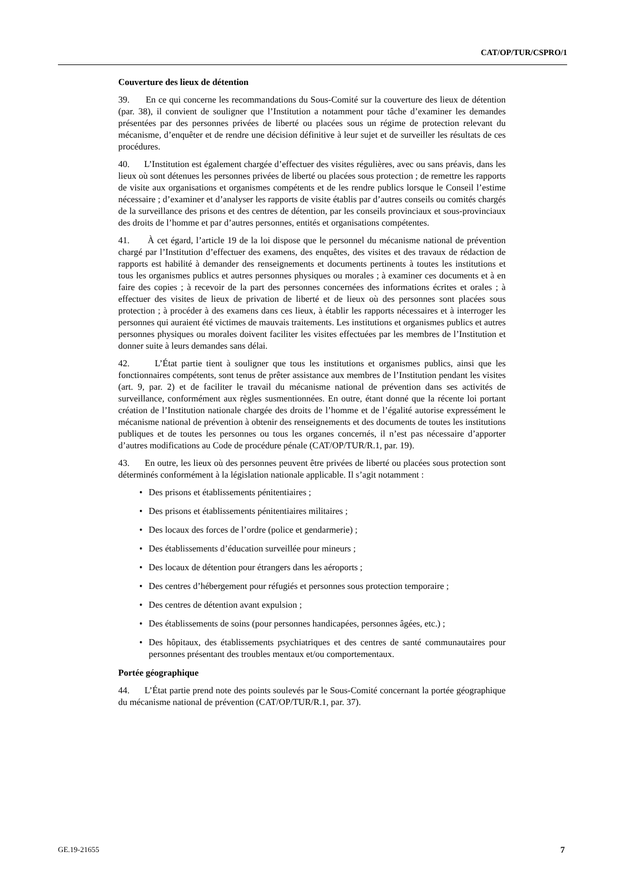CAT/OP/TUR/CSPRO/1
Couverture des lieux de détention
39. En ce qui concerne les recommandations du Sous-Comité sur la couverture des lieux de détention (par. 38), il convient de souligner que l’Institution a notamment pour tâche d’examiner les demandes présentées par des personnes privées de liberté ou placées sous un régime de protection relevant du mécanisme, d’enquêter et de rendre une décision définitive à leur sujet et de surveiller les résultats de ces procédures.
40. L’Institution est également chargée d’effectuer des visites régulières, avec ou sans préavis, dans les lieux où sont détenues les personnes privées de liberté ou placées sous protection ; de remettre les rapports de visite aux organisations et organismes compétents et de les rendre publics lorsque le Conseil l’estime nécessaire ; d’examiner et d’analyser les rapports de visite établis par d’autres conseils ou comités chargés de la surveillance des prisons et des centres de détention, par les conseils provinciaux et sous-provinciaux des droits de l’homme et par d’autres personnes, entités et organisations compétentes.
41. À cet égard, l’article 19 de la loi dispose que le personnel du mécanisme national de prévention chargé par l’Institution d’effectuer des examens, des enquêtes, des visites et des travaux de rédaction de rapports est habilité à demander des renseignements et documents pertinents à toutes les institutions et tous les organismes publics et autres personnes physiques ou morales ; à examiner ces documents et à en faire des copies ; à recevoir de la part des personnes concernées des informations écrites et orales ; à effectuer des visites de lieux de privation de liberté et de lieux où des personnes sont placées sous protection ; à procéder à des examens dans ces lieux, à établir les rapports nécessaires et à interroger les personnes qui auraient été victimes de mauvais traitements. Les institutions et organismes publics et autres personnes physiques ou morales doivent faciliter les visites effectuées par les membres de l’Institution et donner suite à leurs demandes sans délai.
42. L’État partie tient à souligner que tous les institutions et organismes publics, ainsi que les fonctionnaires compétents, sont tenus de prêter assistance aux membres de l’Institution pendant les visites (art. 9, par. 2) et de faciliter le travail du mécanisme national de prévention dans ses activités de surveillance, conformément aux règles susmentionnées. En outre, étant donné que la récente loi portant création de l’Institution nationale chargée des droits de l’homme et de l’égalité autorise expressément le mécanisme national de prévention à obtenir des renseignements et des documents de toutes les institutions publiques et de toutes les personnes ou tous les organes concernés, il n’est pas nécessaire d’apporter d’autres modifications au Code de procédure pénale (CAT/OP/TUR/R.1, par. 19).
43. En outre, les lieux où des personnes peuvent être privées de liberté ou placées sous protection sont déterminés conformément à la législation nationale applicable. Il s’agit notamment :
• Des prisons et établissements pénitentiaires ;
• Des prisons et établissements pénitentiaires militaires ;
• Des locaux des forces de l’ordre (police et gendarmerie) ;
• Des établissements d’éducation surveillée pour mineurs ;
• Des locaux de détention pour étrangers dans les aéroports ;
• Des centres d’hébergement pour réfugiés et personnes sous protection temporaire ;
• Des centres de détention avant expulsion ;
• Des établissements de soins (pour personnes handicapées, personnes âgées, etc.) ;
• Des hôpitaux, des établissements psychiatriques et des centres de santé communautaires pour personnes présentant des troubles mentaux et/ou comportementaux.
Portée géographique
44. L’État partie prend note des points soulevés par le Sous-Comité concernant la portée géographique du mécanisme national de prévention (CAT/OP/TUR/R.1, par. 37).
GE.19-21655 7